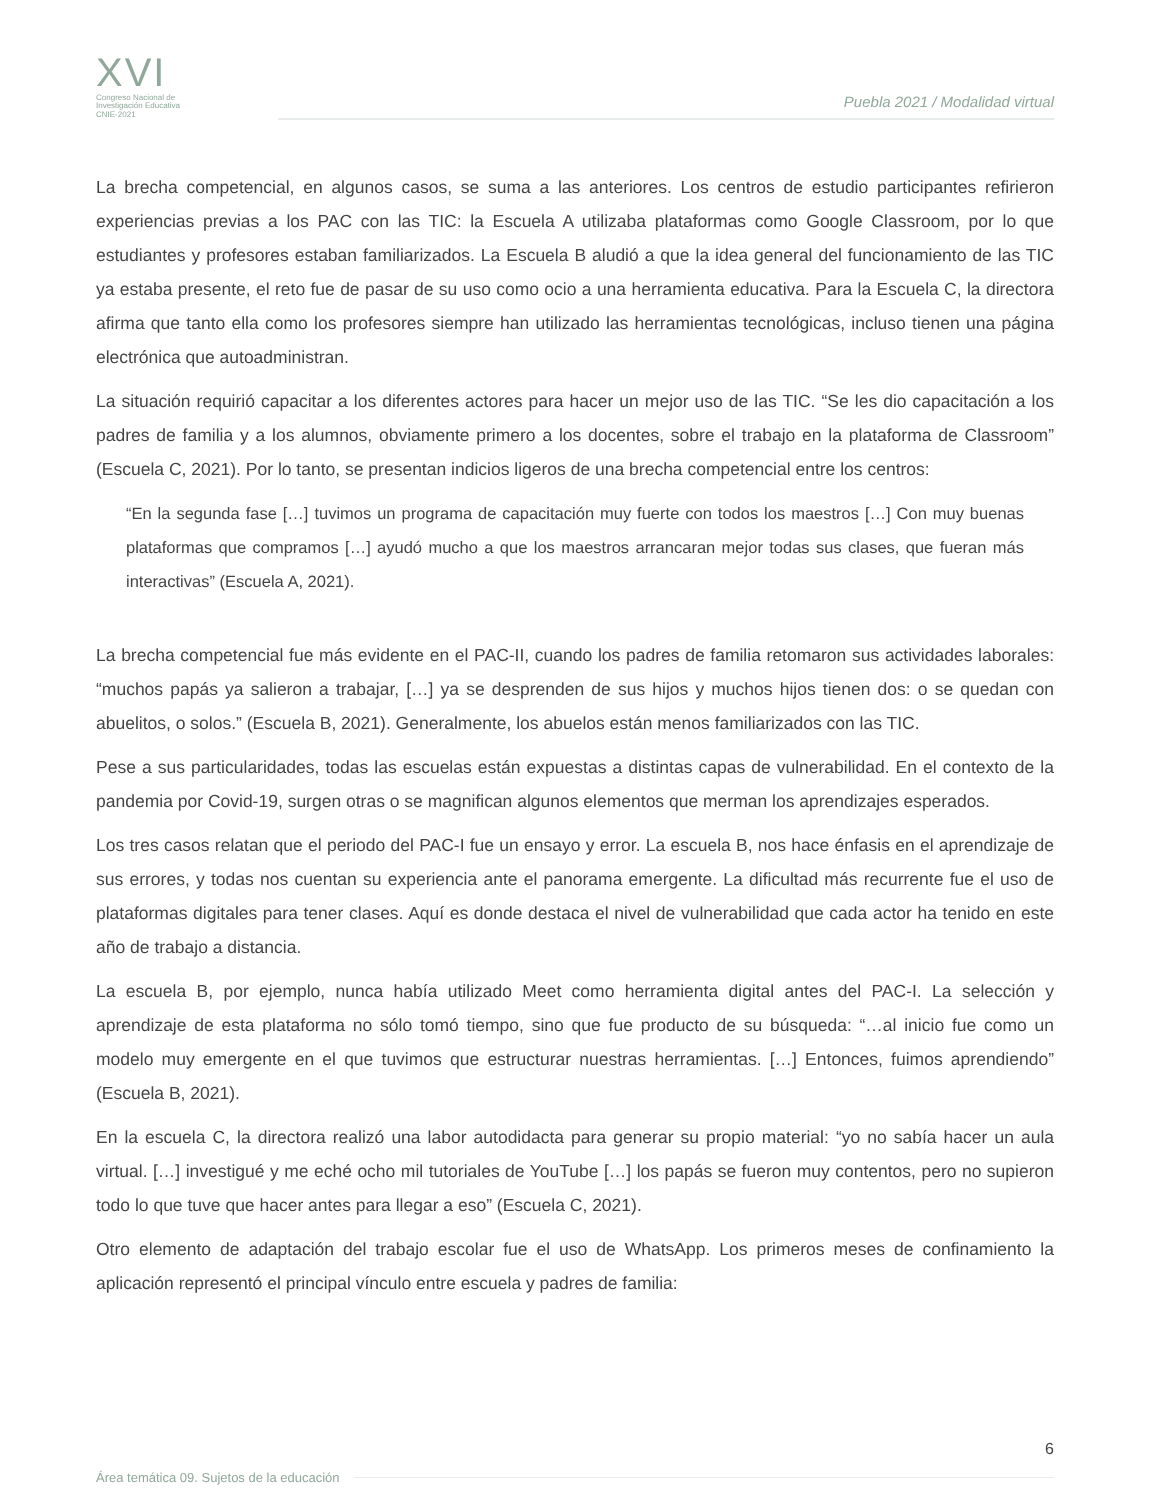XVI
Congreso Nacional de
Investigación Educativa
CNIE-2021
Puebla 2021 / Modalidad virtual
La brecha competencial, en algunos casos, se suma a las anteriores. Los centros de estudio participantes refirieron experiencias previas a los PAC con las TIC: la Escuela A utilizaba plataformas como Google Classroom, por lo que estudiantes y profesores estaban familiarizados. La Escuela B aludió a que la idea general del funcionamiento de las TIC ya estaba presente, el reto fue de pasar de su uso como ocio a una herramienta educativa. Para la Escuela C, la directora afirma que tanto ella como los profesores siempre han utilizado las herramientas tecnológicas, incluso tienen una página electrónica que autoadministran.
La situación requirió capacitar a los diferentes actores para hacer un mejor uso de las TIC. “Se les dio capacitación a los padres de familia y a los alumnos, obviamente primero a los docentes, sobre el trabajo en la plataforma de Classroom” (Escuela C, 2021). Por lo tanto, se presentan indicios ligeros de una brecha competencial entre los centros:
“En la segunda fase […] tuvimos un programa de capacitación muy fuerte con todos los maestros […] Con muy buenas plataformas que compramos […] ayudó mucho a que los maestros arrancaran mejor todas sus clases, que fueran más interactivas” (Escuela A, 2021).
La brecha competencial fue más evidente en el PAC-II, cuando los padres de familia retomaron sus actividades laborales: “muchos papás ya salieron a trabajar, […] ya se desprenden de sus hijos y muchos hijos tienen dos: o se quedan con abuelitos, o solos.” (Escuela B, 2021). Generalmente, los abuelos están menos familiarizados con las TIC.
Pese a sus particularidades, todas las escuelas están expuestas a distintas capas de vulnerabilidad. En el contexto de la pandemia por Covid-19, surgen otras o se magnifican algunos elementos que merman los aprendizajes esperados.
Los tres casos relatan que el periodo del PAC-I fue un ensayo y error. La escuela B, nos hace énfasis en el aprendizaje de sus errores, y todas nos cuentan su experiencia ante el panorama emergente. La dificultad más recurrente fue el uso de plataformas digitales para tener clases. Aquí es donde destaca el nivel de vulnerabilidad que cada actor ha tenido en este año de trabajo a distancia.
La escuela B, por ejemplo, nunca había utilizado Meet como herramienta digital antes del PAC-I. La selección y aprendizaje de esta plataforma no sólo tomó tiempo, sino que fue producto de su búsqueda: “…al inicio fue como un modelo muy emergente en el que tuvimos que estructurar nuestras herramientas. […] Entonces, fuimos aprendiendo” (Escuela B, 2021).
En la escuela C, la directora realizó una labor autodidacta para generar su propio material: “yo no sabía hacer un aula virtual. […] investigué y me eché ocho mil tutoriales de YouTube […] los papás se fueron muy contentos, pero no supieron todo lo que tuve que hacer antes para llegar a eso” (Escuela C, 2021).
Otro elemento de adaptación del trabajo escolar fue el uso de WhatsApp. Los primeros meses de confinamiento la aplicación representó el principal vínculo entre escuela y padres de familia:
6
Área temática 09. Sujetos de la educación